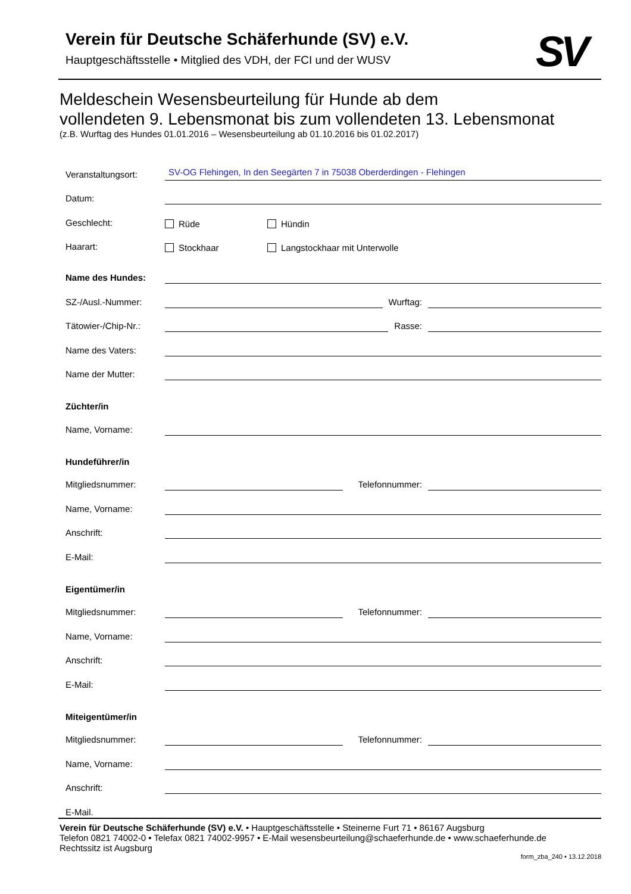Verein für Deutsche Schäferhunde (SV) e.V.
Hauptgeschäftsstelle • Mitglied des VDH, der FCI und der WUSV
SV
Meldeschein Wesensbeurteilung für Hunde ab dem
vollendeten 9. Lebensmonat bis zum vollendeten 13. Lebensmonat
(z.B. Wurftag des Hundes 01.01.2016 – Wesensbeurteilung ab 01.10.2016 bis 01.02.2017)
Veranstaltungsort: SV-OG Flehingen, In den Seegärten 7 in 75038 Oberderdingen - Flehingen
Datum:
Geschlecht: Rüde Hündin
Haarart: Stockhaar Langstockhaar mit Unterwolle
Name des Hundes:
SZ-/Ausl.-Nummer: Wurftag:
Tätowier-/Chip-Nr.: Rasse:
Name des Vaters:
Name der Mutter:
Züchter/in
Name, Vorname:
Hundeführer/in
Mitgliedsnummer: Telefonnummer:
Name, Vorname:
Anschrift:
E-Mail:
Eigentümer/in
Mitgliedsnummer: Telefonnummer:
Name, Vorname:
Anschrift:
E-Mail:
Miteigentümer/in
Mitgliedsnummer: Telefonnummer:
Name, Vorname:
Anschrift:
E-Mail.
Verein für Deutsche Schäferhunde (SV) e.V. • Hauptgeschäftsstelle • Steinerne Furt 71 • 86167 Augsburg
Telefon 0821 74002-0 • Telefax 0821 74002-9957 • E-Mail wesensbeurteilung@schaeferhunde.de • www.schaeferhunde.de
Rechtssitz ist Augsburg
form_zba_240 • 13.12.2018